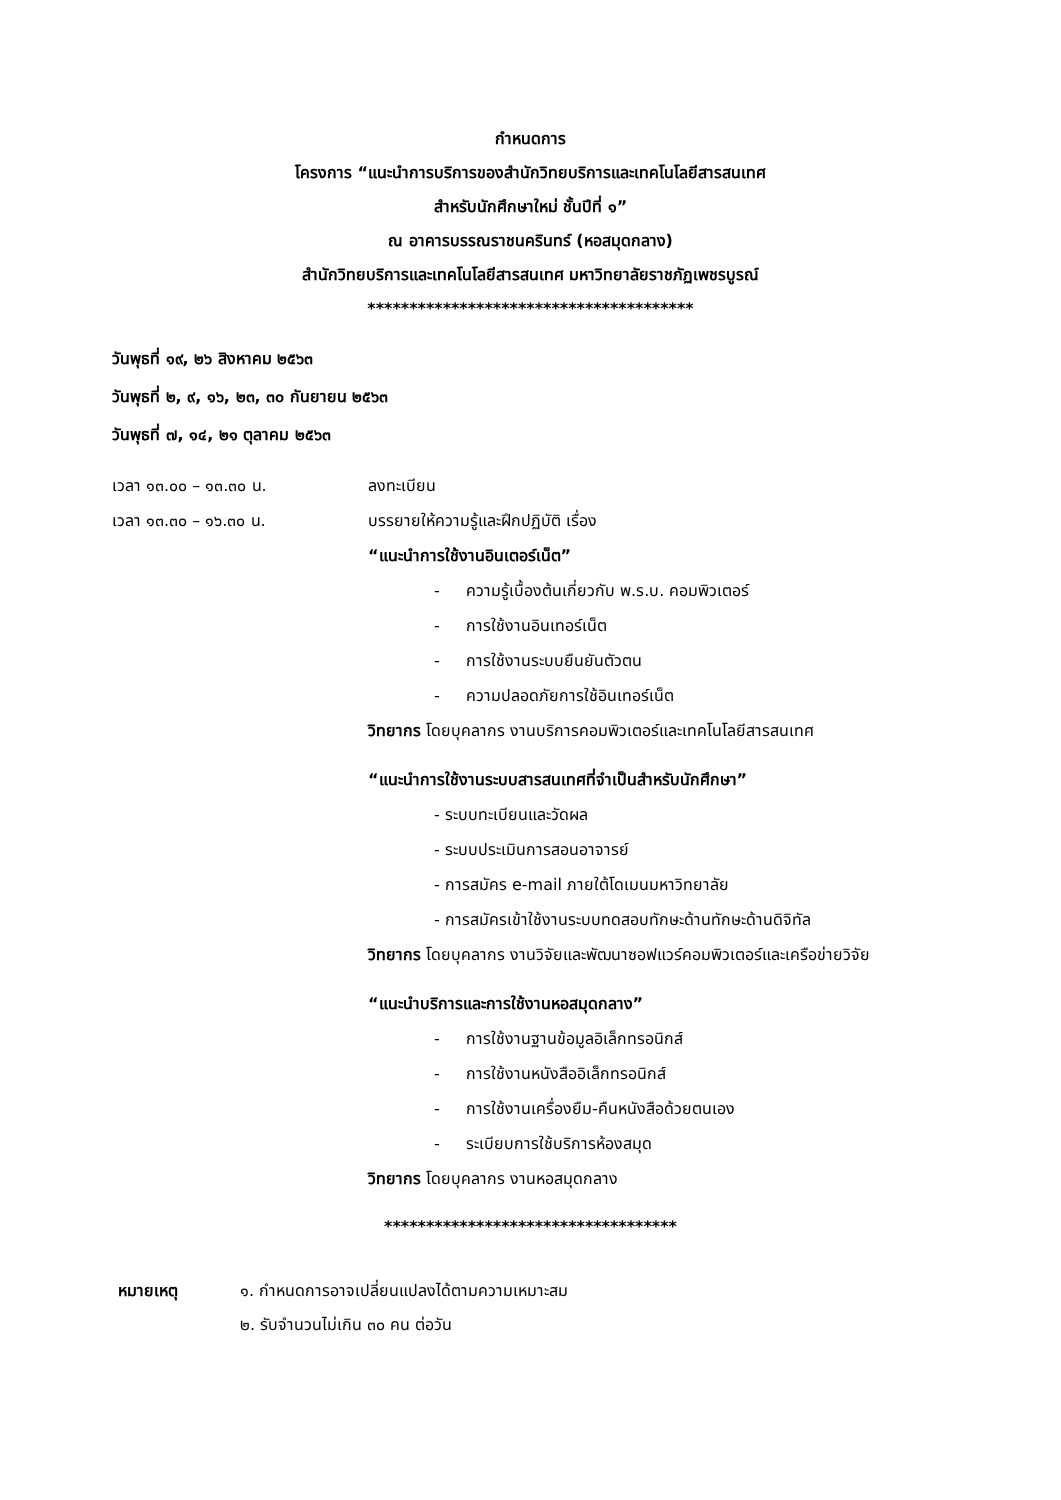กำหนดการ
โครงการ “แนะนำการบริการของสำนักวิทยบริการและเทคโนโลยีสารสนเทศ
สำหรับนักศึกษาใหม่ ชั้นปีที่ ๑”
ณ อาคารบรรณราชนครินทร์ (หอสมุดกลาง)
สำนักวิทยบริการและเทคโนโลยีสารสนเทศ มหาวิทยาลัยราชภัฏเพชรบูรณ์
***************************************
วันพุธที่ ๑๙, ๒๖ สิงหาคม ๒๕๖๓
วันพุธที่ ๒, ๙, ๑๖, ๒๓, ๓๐ กันยายน ๒๕๖๓
วันพุธที่ ๗, ๑๔, ๒๑ ตุลาคม ๒๕๖๓
เวลา ๑๓.๐๐ – ๑๓.๓๐ น. ลงทะเบียน
เวลา ๑๓.๓๐ – ๑๖.๓๐ น. บรรยายให้ความรู้และฝึกปฏิบัติ เรื่อง
“แนะนำการใช้งานอินเตอร์เน็ต”
- ความรู้เบื้องต้นเกี่ยวกับ พ.ร.บ. คอมพิวเตอร์
- การใช้งานอินเทอร์เน็ต
- การใช้งานระบบยืนยันตัวตน
- ความปลอดภัยการใช้อินเทอร์เน็ต
วิทยากร โดยบุคลากร งานบริการคอมพิวเตอร์และเทคโนโลยีสารสนเทศ
“แนะนำการใช้งานระบบสารสนเทศที่จำเป็นสำหรับนักศึกษา”
- ระบบทะเบียนและวัดผล
- ระบบประเมินการสอนอาจารย์
- การสมัคร e-mail ภายใต้โดเมนมหาวิทยาลัย
- การสมัครเข้าใช้งานระบบทดสอบทักษะด้านทักษะด้านดิจิทัล
วิทยากร โดยบุคลากร งานวิจัยและพัฒนาซอฟแวร์คอมพิวเตอร์และเครือข่ายวิจัย
“แนะนำบริการและการใช้งานหอสมุดกลาง”
- การใช้งานฐานข้อมูลอิเล็กทรอนิกส์
- การใช้งานหนังสืออิเล็กทรอนิกส์
- การใช้งานเครื่องยืม-คืนหนังสือด้วยตนเอง
- ระเบียบการใช้บริการห้องสมุด
วิทยากร โดยบุคลากร งานหอสมุดกลาง
***********************************
หมายเหตุ ๑. กำหนดการอาจเปลี่ยนแปลงได้ตามความเหมาะสม
๒. รับจำนวนไม่เกิน ๓๐ คน ต่อวัน